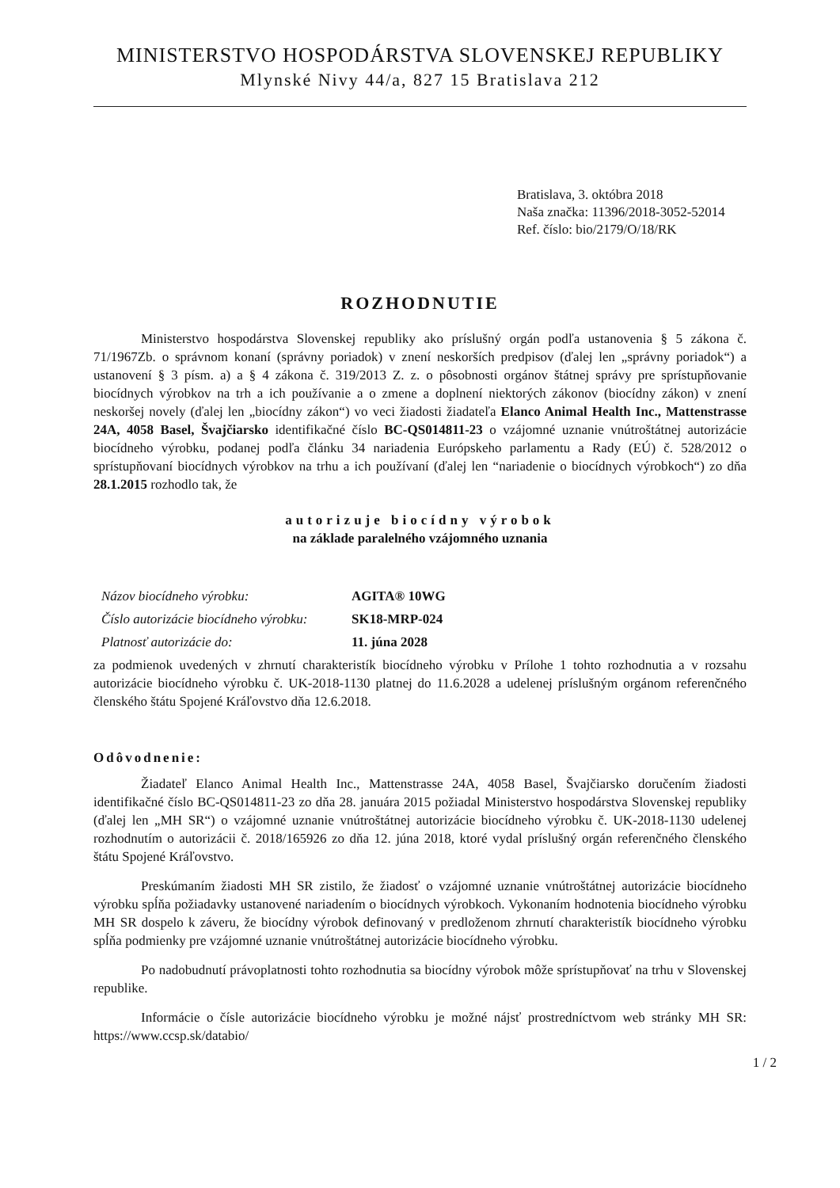MINISTERSTVO HOSPODÁRSTVA SLOVENSKEJ REPUBLIKY
Mlynské Nivy 44/a, 827 15 Bratislava 212
Bratislava, 3. októbra 2018
Naša značka: 11396/2018-3052-52014
Ref. číslo: bio/2179/O/18/RK
ROZHODNUTIE
Ministerstvo hospodárstva Slovenskej republiky ako príslušný orgán podľa ustanovenia § 5 zákona č. 71/1967Zb. o správnom konaní (správny poriadok) v znení neskorších predpisov (ďalej len „správny poriadok“) a ustanovení § 3 písm. a) a § 4 zákona č. 319/2013 Z. z. o pôsobnosti orgánov štátnej správy pre sprístupňovanie biocídnych výrobkov na trh a ich používanie a o zmene a doplnení niektorých zákonov (biocídny zákon) v znení neskoršej novely (ďalej len „biocídny zákon“) vo veci žiadosti žiadateľa Elanco Animal Health Inc., Mattenstrasse 24A, 4058 Basel, Švajčiarsko identifikačné číslo BC-QS014811-23 o vzájomné uznanie vnútroštátnej autorizácie biocídneho výrobku, podanej podľa článku 34 nariadenia Európskeho parlamentu a Rady (EÚ) č. 528/2012 o sprístupňovaní biocídnych výrobkov na trhu a ich používaní (ďalej len “nariadenie o biocídnych výrobkoch“) zo dňa 28.1.2015 rozhodlo tak, že
autorizuje biocídny výrobok
na základe paralelného vzájomného uznania
| Názov biocídneho výrobku: | AGITA® 10WG |
| Číslo autorizácie biocídneho výrobku: | SK18-MRP-024 |
| Platnosť autorizácie do: | 11. júna 2028 |
za podmienok uvedených v zhrnutí charakteristík biocídneho výrobku v Prílohe 1 tohto rozhodnutia a v rozsahu autorizácie biocídneho výrobku č. UK-2018-1130 platnej do 11.6.2028 a udelenej príslušným orgánom referenčného členského štátu Spojené Kráľovstvo dňa 12.6.2018.
Odôvodnenie:
Žiadateľ Elanco Animal Health Inc., Mattenstrasse 24A, 4058 Basel, Švajčiarsko doručením žiadosti identifikačné číslo BC-QS014811-23 zo dňa 28. januára 2015 požiadal Ministerstvo hospodárstva Slovenskej republiky (ďalej len „MH SR“) o vzájomné uznanie vnútroštátnej autorizácie biocídneho výrobku č. UK-2018-1130 udelenej rozhodnutím o autorizácii č. 2018/165926 zo dňa 12. júna 2018, ktoré vydal príslušný orgán referenčného členského štátu Spojené Kráľovstvo.
Preskúmaním žiadosti MH SR zistilo, že žiadosť o vzájomné uznanie vnútroštátnej autorizácie biocídneho výrobku spĺňa požiadavky ustanovené nariadením o biocídnych výrobkoch. Vykonaním hodnotenia biocídneho výrobku MH SR dospelo k záveru, že biocídny výrobok definovaný v predloženom zhrnutí charakteristík biocídneho výrobku spĺňa podmienky pre vzájomné uznanie vnútroštátnej autorizácie biocídneho výrobku.
Po nadobudnutí právoplatnosti tohto rozhodnutia sa biocídny výrobok môže sprístupňovať na trhu v Slovenskej republike.
Informácie o čísle autorizácie biocídneho výrobku je možné nájsť prostredníctvom web stránky MH SR: https://www.ccsp.sk/databio/
1 / 2